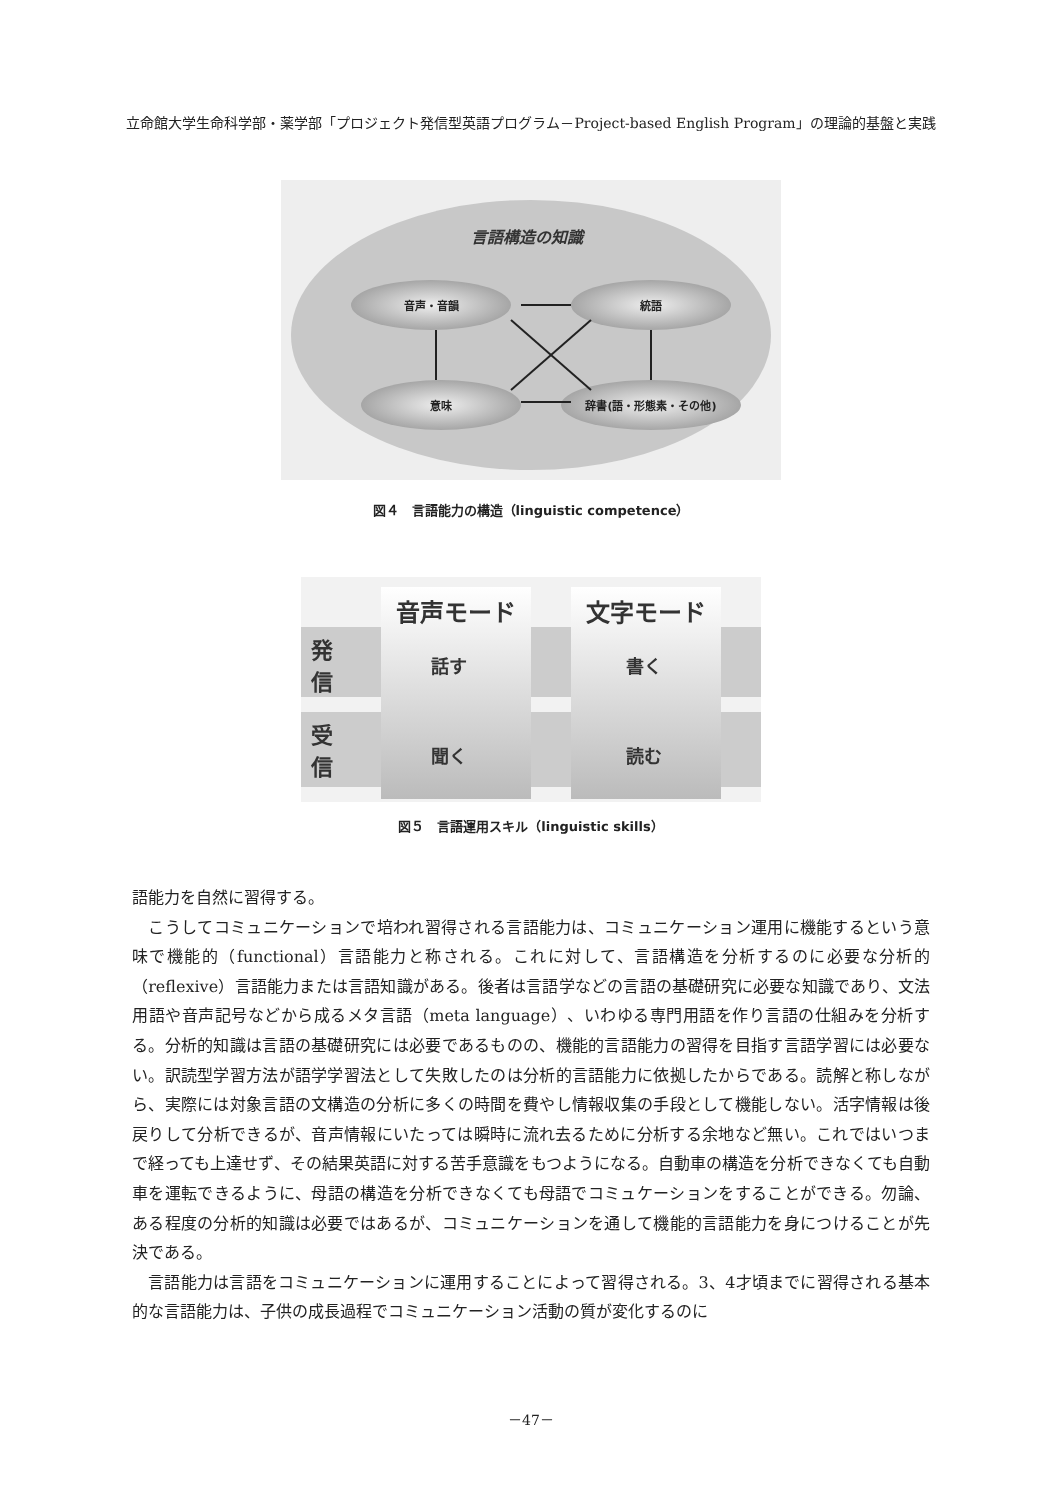立命館大学生命科学部・薬学部「プロジェクト発信型英語プログラム－Project-based English Program」の理論的基盤と実践
言語構造の知識
音声・音韻 統語
意味 辞書(語・形態素・その他)
図４　言語能力の構造（linguistic competence）
音声モード 文字モード
発信
受信
話す 書く
聞く 読む
図５　言語運用スキル（linguistic skills）
語能力を自然に習得する。
　こうしてコミュニケーションで培われ習得される言語能力は、コミュニケーション運用に機能するという意味で機能的（functional）言語能力と称される。これに対して、言語構造を分析するのに必要な分析的（reflexive）言語能力または言語知識がある。後者は言語学などの言語の基礎研究に必要な知識であり、文法用語や音声記号などから成るメタ言語（meta language）、いわゆる専門用語を作り言語の仕組みを分析する。分析的知識は言語の基礎研究には必要であるものの、機能的言語能力の習得を目指す言語学習には必要ない。訳読型学習方法が語学学習法として失敗したのは分析的言語能力に依拠したからである。読解と称しながら、実際には対象言語の文構造の分析に多くの時間を費やし情報収集の手段として機能しない。活字情報は後戻りして分析できるが、音声情報にいたっては瞬時に流れ去るために分析する余地など無い。これではいつまで経っても上達せず、その結果英語に対する苦手意識をもつようになる。自動車の構造を分析できなくても自動車を運転できるように、母語の構造を分析できなくても母語でコミュケーションをすることができる。勿論、ある程度の分析的知識は必要ではあるが、コミュニケーションを通して機能的言語能力を身につけることが先決である。
　言語能力は言語をコミュニケーションに運用することによって習得される。3、4才頃までに習得される基本的な言語能力は、子供の成長過程でコミュニケーション活動の質が変化するのに
－47－